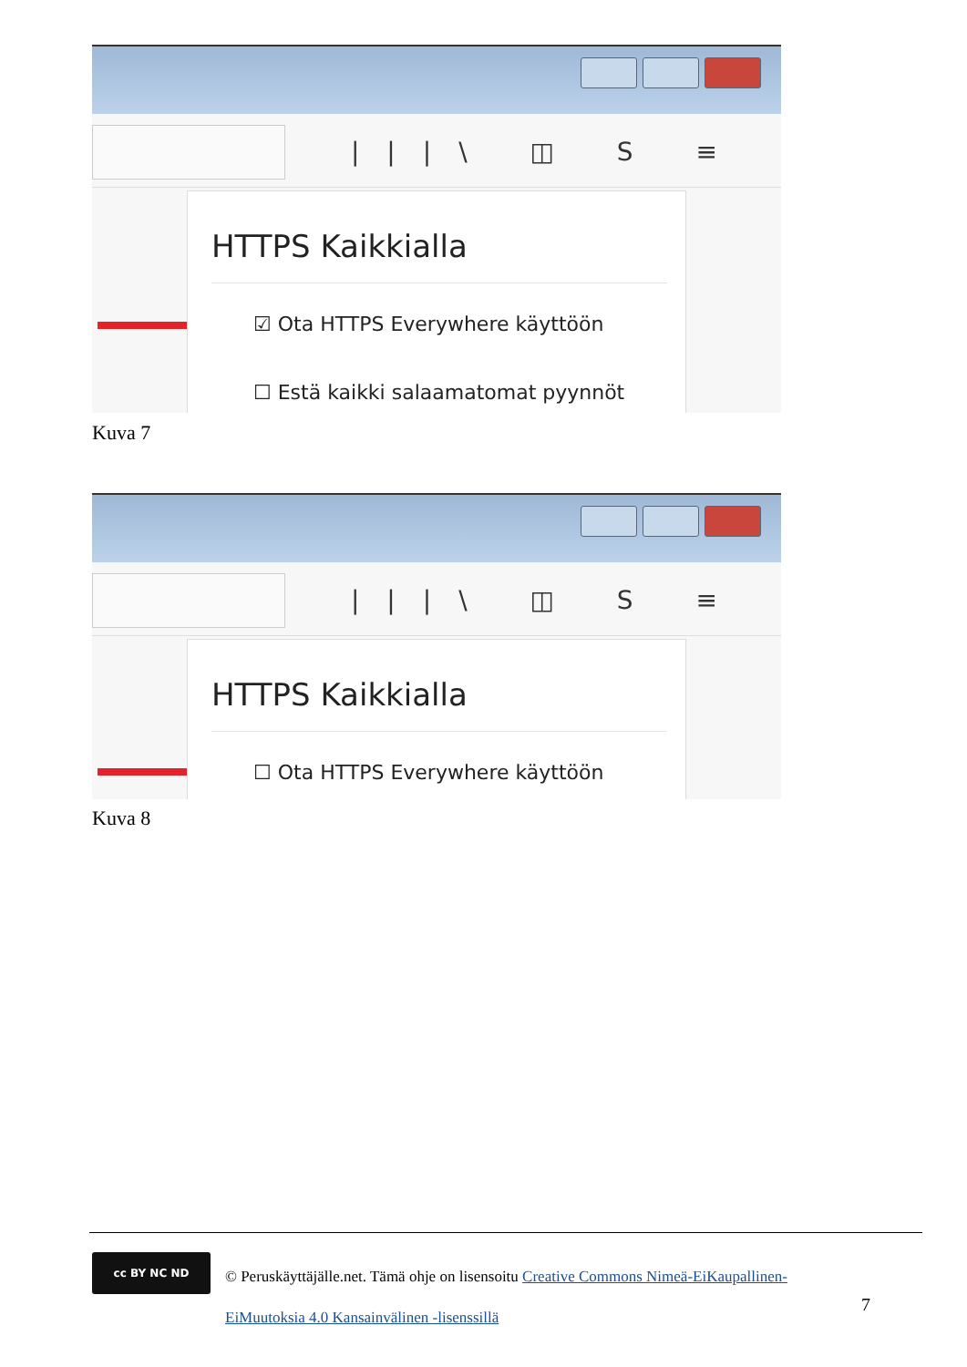|||\ ◫ S ≡
HTTPS Kaikkialla
☑ Ota HTTPS Everywhere käyttöön
☐ Estä kaikki salaamatomat pyynnöt
Kuva 7
|||\ ◫ S ≡
HTTPS Kaikkialla
☐ Ota HTTPS Everywhere käyttöön
Kuva 8
cc BY NC ND
© Peruskäyttäjälle.net. Tämä ohje on lisensoitu Creative Commons Nimeä-EiKaupallinen-EiMuutoksia 4.0 Kansainvälinen -lisenssillä
7